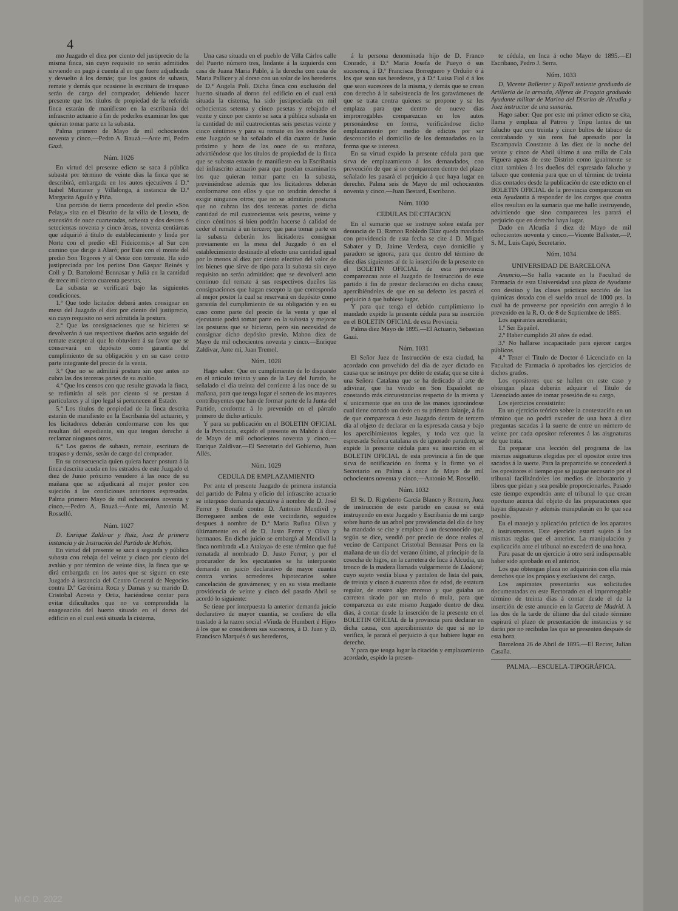4
mo Juzgado el diez por ciento del justiprecio de la misma finca, sin cuyo requisito no serán admitidos sirviendo en pago á cuenta al en que fuere adjudicada y devuelto á los demás; que los gastos de subasta, remate y demás que ocasione la escritura de traspaso serán de cargo del comprador, debiendo hacer presente que los títulos de propiedad de la referida finca estarán de manifiesto en la escribanía del infrascrito actuario á fin de poderlos examinar los que quieran tomar parte en la subasta.
Palma primero de Mayo de mil ochocientos noventa y cinco.—Pedro A. Bauzá.—Ante mí, Pedro Gazá.
Núm. 1026
En virtud del presente edicto se saca á pública subasta por término de veinte días la finca que se describirá, embargada en los autos ejecutivos á D.ª Isabel Muntaner y Villalonga, á instancia de D.ª Margarita Aguiló y Piña.
Una porción de tierra procedente del predio «Son Pelay,» sita en el Distrito de la villa de Lloseta, de estensión de once cuarteradas, ochenta y dos destres ó setecientas noventa y cinco áreas, noventa centiáreas que adquirió á título de establecimiento y linda por Norte con el predio «El Fideicomis;» al Sur con camino que dirige á Alaró; por Este con el monte del predio Son Togores y al Oeste con torrente. Ha sido justipreciada por los peritos Don Gaspar Reinés y Coll y D. Bartolomé Bennasar y Juliá en la cantidad de trece mil ciento cuarenta pesetas.
La subasta se verificará bajo las siguientes condiciones.
1.ª Que todo licitador deberá antes consignar en mesa del Juzgado el diez por ciento del justiprecio, sin cuyo requisito no será admitida la postura.
2.ª Que las consignaciones que se hicieren se devolverán á sus respectivos dueños acto seguido del remate escepto al que lo obtuviere á su favor que se conservará en depósito como garantía del cumplimiento de su obligación y en su caso como parte integrante del precio de la venta.
3.ª Que no se admitirá postura sin que antes no cubra las dos terceras partes de su avalúo.
4.ª Que los censos con que resulte gravada la finca, se redimirán al seis por ciento si se prestan á particulares y al tipo legal si pertenecen al Estado.
5.ª Los títulos de propiedad de la finca descrita estarán de manifiesto en la Escribanía del actuario, y los licitadores deberán conformarse con los que resultan del espediente, sin que tengan derecho á reclamar ningunos otros.
6.ª Los gastos de subasta, remate, escritura de traspaso y demás, serán de cargo del comprador.
En su consecuencia quien quiera hacer postura á la finca descrita acuda en los estrados de este Juzgado el diez de Junio próximo venidero á las once de su mañana que se adjudicará al mejor postor con sujeción á las condiciones anteriores espresadas. Palma primero Mayo de mil ochocientos noventa y cinco.—Pedro A. Bauzá.—Ante mi, Antonio M. Rosselló.
Núm. 1027
D. Enrique Zaldivar y Ruiz, Juez de primera instancia y de Instrución del Partido de Mahón.
En virtud del presente se saca á segunda y pública subasta con rebaja del veinte y cinco por ciento del avalúo y por término de veinte días, la finca que se dirá embargada en los autos que se siguen en este Juzgado á instancia del Centro General de Negocios contra D.ª Gerónima Roca y Damas y su marido D. Cristobal Acosta y Ortiz, haciéndose contar para evitar dificultades que no va comprendida la enagenación del huerto situado en el dorso del edificio en el cual está situada la cisterna.
Una casa situada en el pueblo de Villa Cárlos calle del Puerto número tres, lindante á la izquierda con casa de Juana Maria Pablo, á la derecha con casa de Maria Pallicer y al dorso con un solar de los herederos de D.ª Angela Polí. Dicha finca con exclusión del huerto situado al dorno del edificio en el cual está situada la cisterna, ha sido justipreciada en mil ochocientas setenta y cinco pesetas y rebajado el veinte y cinco por ciento se saca á pública subasta en la cantidad de mil cuatrocientas seis pesetas veinte y cinco céntimos y para su remate en los estrados de este Juzgado se ha señalado el día cuatro de Junio próximo y hora de las once de su mañana, advirtiéndose que los títulos de propiedad de la finca que se subasta estarán de manifiesto en la Escribanía del infrascrito actuario para que puedan examinarlos los que quieran tomar parte en la subasta, previniéndose además que los licitadores deberán conformarse con ellos y que no tendrán derecho á exigir ningunos otros; que no se admitirán posturas que no cubran las dos terceras partes de dicha cantidad de mil cuatrocientas seis pesetas, veinte y cinco céntimos si bien podrán hacerse á calidad de ceder el remate á un tercero; que para tomar parte en la subasta deberán los licitadores consignar previamente en la mesa del Juzgado ó en el establecimiento destinado al efecto una cantidad igual por lo menos al diez por ciento efectivo del valor de los bienes que sirve de tipo para la subasta sin cuyo requisito no serán admitidos: que se devolverá acto continuo del remate á sus respectivos dueños las consignaciones que hagan escepto la que corresponda al mejor postor la cual se reservará en depósito como garantía del cumplimiento de su obligación y en su caso como parte del precio de la venta y que el ejecutante podrá tomar parte en la subasta y mejorar las posturas que se hicieran, pero sin necesidad de consignar dicho depósito previo. Mahon diez de Mayo de mil ochocientos noventa y cinco.—Enrique Zaldivar, Ante mí, Juan Tremol.
Núm. 1028
Hago saber: Que en cumplimiento de lo dispuesto en el artículo treinta y uno de la Ley del Jurado, he señalado el día treinta del corriente á las once de su mañana, para que tenga lugar el sorteo de los mayores contribuyentes que han de formar parte de la Junta del Partido, conforme á lo prevenido en el párrafo primero de dicho artículo.
Y para su publicación en el BOLETIN OFICIAL de la Provincia, expido el presente en Mahón á diez de Mayo de mil ochocientos noventa y cinco.—Enrique Zaldivar.—El Secretario del Gobierno, Juan Allés.
Núm. 1029
CEDULA DE EMPLAZAMIENTO
Por ante el presente Juzgado de primera instancia del partido de Palma y oficio del infrascrito actuario se interpuso demanda ejecutiva á nombre de D. José Ferrer y Bonafé contra D. Antonio Mendivil y Borreguero ambos de este vecindario, seguidos despues á nombre de D.ª Maria Rufina Oliva y últimamente en el de D. Justo Ferrer y Oliva y hermanos. En dicho juicio se embargó al Mendivil la finca nombrada «La Atalaya» de este término que fué rematada al nombrado D. Justo Ferrer; y por el procurador de los ejecutantes se ha interpuesto demanda en juicio declarativo de mayor cuantia contra varios acreedores hipotecarios sobre cancelación de gravámenes; y en su vista mediante providencia de veinte y cinco del pasado Abril se acordó lo siguiente:
Se tiene por interpuesta la anterior demanda juicio declarativo de mayor cuantía, se confiere de ella traslado á la razon social «Viuda de Humbert é Hijo» á los que se consideren sus sucesores, á D. Juan y D. Francisco Marqués ó sus herederos,
á la persona denominada hijo de D. Franco Conrado, á D.ª Maria Josefa de Pueyo ó sus sucesores, á D.ª Francisca Borreguero y Orduño ó á los que sean sus heredesos, y á D.ª Luisa Fiol ó á los que sean sucesores de la misma, y demás que se crean con derecho á la subsistencia de los garavámenes de que se trata contra quienes se propone y se les emplaza para que dentro de nueve días improrrogables comparezcan en los autos personándose en forma, verificándose dicho emplazamiento por medio de edictos por ser desconocido el domicilio de los demandados en la forma que se interesa.
En su virtud expido la presente cédula para que sirva de emplazamiento á los demandados, con prevención de que si no comparecen dentro del plazo señalado les pasará el perjuicio á que haya lugar en derecho. Palma seis de Mayo de mil ochocientos noventa y cinco.—Juan Bestard, Escribano.
Núm. 1030
CEDULAS DE CITACION
En el sumario que se instruye sobre estafa por denuncia de D. Ramon Robledo Díaz queda mandado con providencia de esta fecha se cite á D. Miguel Sabater y D. Jaime Verdera, cuyo domicilio y paradero se ignora, para que dentro del término de diez días siguientes al de la inserción de la presente en el BOLETIN OFICIAL de esta provincia comparezcan ante el Juzgado de Instrucción de este partido á fin de prestar declaración en dicha causa; apercibiéndoles de que en su defecto les pasará el perjuicio á que hubiese lugar.
Y para que tenga el debido cumplimiento lo mandado expido la presente cédula para su inserción en el BOLETIN OFICIAL de esta Provincia.
Palma diez Mayo de 1895.—El Actuario, Sebastian Gazá.
Núm. 1031
El Señor Juez de Instrucción de esta ciudad, ha acordado con provehido del día de ayer dictado en causa que se instruye por delito de estafa; que se cite á una Señora Catalana que se ha dedicado al arte de adivinar, que ha vivido en Son Españolet no constando más circunstancias respecto de la misma y sí unicamente que en una de las manos ignorándose cual tiene cortado un dedo en su primera falanje, á fin de que comparezca á este Juzgado dentro de tercero día al objeto de declarar en la espresada causa y bajo los apercibimientos legales, y toda vez que la espresada Señora catalana es de ignorado paradero, se expide la presente cédula para su inserción en el BOLETIN OFICIAL de esta provincia á fin de que sirva de notificación en forma y la firmo yo el Secretario en Palma á once de Mayo de mil ochocientos noventa y cinco.—Antonio M. Rosselló.
Núm. 1032
El Sr. D. Rigoberto García Blanco y Romero, Juez de instrucción de este partido en causa se está instruyendo en este Juzgado y Escribanía de mi cargo sobre hurto de un arbol por providencia del día de hoy ha mandado se cite y emplace á un desconocido que, según se dice, vendió por precio de doce reales al vecino de Campanet Cristobal Bennasar Pons en la mañana de un día del verano último, al principio de la cosecha de higos, en la carretera de Inca á Alcudia, un tronco de la madera llamada vulgarmente de Lladoné; cuyo sujeto vestía blusa y pantalon de lista del pais, de treinta y cinco á cuarenta años de edad, de estatura regular, de rostro algo moreno y que guiaba un carreton tirado por un mulo ó mula, para que comparezca en este mismo Juzgado dentro de diez días, á contar desde la inserción de la presente en el BOLETIN OFICIAL de la provincia para declarar en dicha causa, con apercibimiento de que si no lo verifica, le parará el perjuicio á que hubiere lugar en derecho.
Y para que tenga lugar la citación y emplazamiento acordado, espido la presen-
te cédula, en Inca á ocho Mayo de 1895.—El Escribano, Pedro J. Serra.
Núm. 1033
D. Vicente Ballester y Ripoll teniente graduado de Artilleria de la armada, Alferez de Fragata graduado Ayudante militar de Marina del Distrito de Alcudia y Juez instructor de una sumaria.
Hago saber: Que por este mi primer edicto se cita, llama y emplaza al Patron y Tripu lantes de un falucho que con treinta y cinco bultos de tabaco de contrabando y sin reos fué apresado por la Escampavía Constante á las diez de la noche del veinte y cinco de Abril último á una milla de Cala Figuera aguas de este Distrito como igualmente se citan tambien á los dueños del espresado falucho y tabaco que contenia para que en el términc de treinta días contados desde la publicación de este edicto en el BOLETIN OFICIAL de la provincia comparezcan en esta Ayudantia á responder de los cargos que contra ellos resultan en la sumaria que me hallo instruyendo, advirtiendo que sino comparecen les parará el perjuicio que en derecho haya lugar.
Dado en Alcudia á diez de Mayo de mil ochocientos noventa y cinco.—Vicente Ballester.—P. S. M., Luis Capó, Secretario.
Núm. 1034
UNIVERSIDAD DE BARCELONA
Anuncio.—Se halla vacante en la Facultad de Farmacia de esta Universidad una plaza de Ayudante con destino y las clases prácticas sección de las quimicas dotada con el sueldo anual de 1000 pts. la cual ha de proveerse por oposición con arreglo á lo prevenido en la R. O. de 8 de Septiembre de 1885.
Los aspirantes acreditarán;
1.º Ser Español.
2.º Haber cumplido 20 años de edad.
3.º No hallarse incapacitado para ejercer cargos públicos.
4.º Tener el Titulo de Doctor ó Licenciado en la Facultad de Farmacia ó aprobados los ejercicios de dichos grados.
Los opositores que se hallen en este caso y obtengan plaza deberán adquirir el Titulo de Licenciado antes de tomar posesión de su cargo.
Los ejercicios consistirán:
En un ejercicio teórico sobre la contestación en un término que no podrá exceder de una hora á diez preguntas sacadas á la suerte de entre un número de veinte por cada opositor referentes á las aisgnaturas de que trata.
En preparar una lección del programa de las mismas asignaturas elegidas por el opositor entre tres sacadas á la suerte. Para la preparación se concederá á los opositores el tiempo que se juzgue necesario por el tribunal facilitándoles los medios de laboratorio y libros que pidan y sea posible proporcionarles. Pasado este tiempo expondrán ante el tribunal lo que crean oportuno acerca del objeto de las preparaciones que hayan dispuesto y además manipularán en lo que sea posible.
En el manejo y aplicación práctica de los aparatos ó instrusmentes. Este ejercicio estará sujeto á las mismas reglas que el anterior. La manipulación y explicación ante el tribunal no excederá de una hora.
Para pasar de un ejercicio á otro será indispensable haber sido aprobado en el anterior.
Los que obtengan plaza no adquirirán con ella más derechos que los propios y exclusivos del cargo.
Los aspirantes presentarán sus solicitudes documentadas en este Rectorado en el improrrogable término de treinta días á contar desde el de la inserción de este anuncio en la Gaceta de Madrid. A las dos de la tarde de último día del citado término espirará el plazo de presentación de instancias y se darán por no recibidas las que se presenten después de esta hora.
Barcelona 26 de Abril de 1895.—El Rector, Julian Casaña.
PALMA.—ESCUELA-TIPOGRÁFICA.
M.C.D. 2022